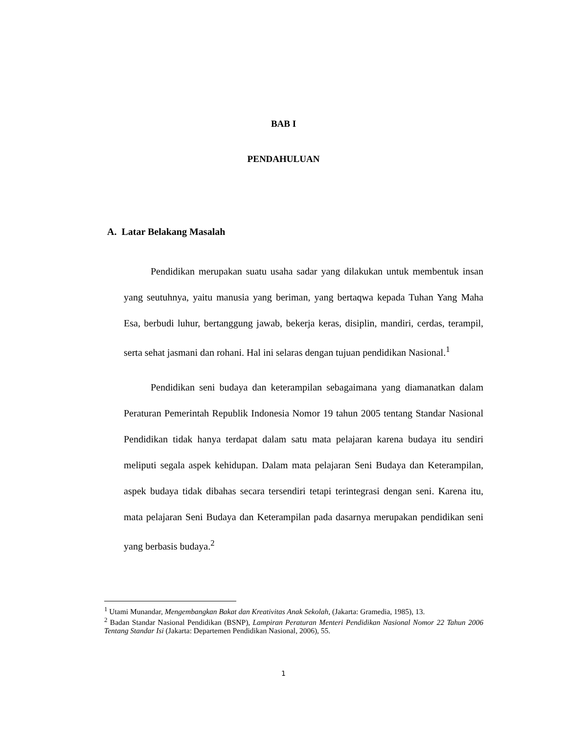BAB I
PENDAHULUAN
A. Latar Belakang Masalah
Pendidikan merupakan suatu usaha sadar yang dilakukan untuk membentuk insan yang seutuhnya, yaitu manusia yang beriman, yang bertaqwa kepada Tuhan Yang Maha Esa, berbudi luhur, bertanggung jawab, bekerja keras, disiplin, mandiri, cerdas, terampil, serta sehat jasmani dan rohani. Hal ini selaras dengan tujuan pendidikan Nasional.<sup>1</sup>
Pendidikan seni budaya dan keterampilan sebagaimana yang diamanatkan dalam Peraturan Pemerintah Republik Indonesia Nomor 19 tahun 2005 tentang Standar Nasional Pendidikan tidak hanya terdapat dalam satu mata pelajaran karena budaya itu sendiri meliputi segala aspek kehidupan. Dalam mata pelajaran Seni Budaya dan Keterampilan, aspek budaya tidak dibahas secara tersendiri tetapi terintegrasi dengan seni. Karena itu, mata pelajaran Seni Budaya dan Keterampilan pada dasarnya merupakan pendidikan seni yang berbasis budaya.<sup>2</sup>
<sup>1</sup> Utami Munandar, Mengembangkan Bakat dan Kreativitas Anak Sekolah, (Jakarta: Gramedia, 1985), 13.
<sup>2</sup> Badan Standar Nasional Pendidikan (BSNP), Lampiran Peraturan Menteri Pendidikan Nasional Nomor 22 Tahun 2006 Tentang Standar Isi (Jakarta: Departemen Pendidikan Nasional, 2006), 55.
1